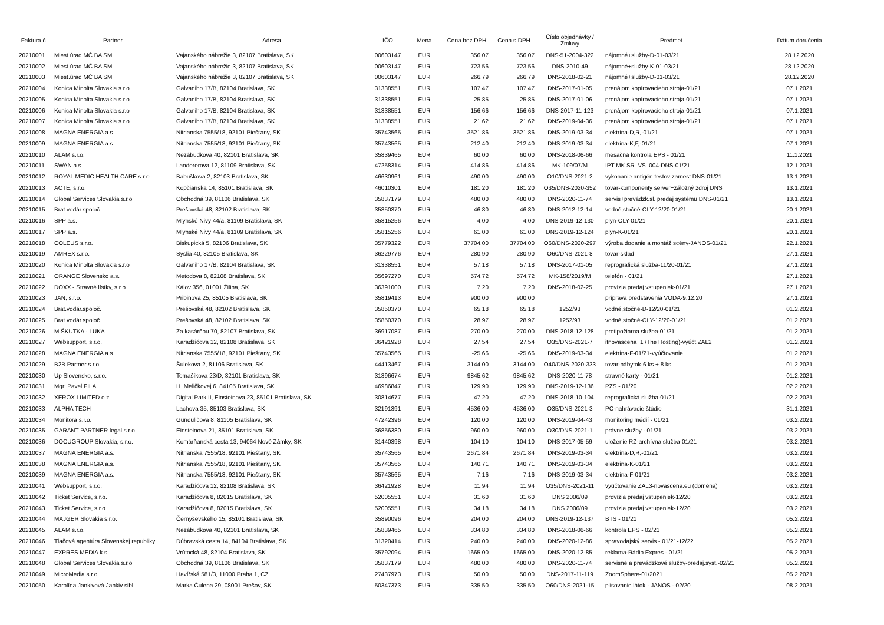| Faktura č. | Partner | Adresa | IČO | Mena | Cena bez DPH | Cena s DPH | Číslo objednávky / Zmluvy | Predmet | Dátum doručenia |
| --- | --- | --- | --- | --- | --- | --- | --- | --- | --- |
| 20210001 | Miest.úrad MČ BA SM | Vajanského nábrežie 3, 82107 Bratislava, SK | 00603147 | EUR | 356,07 | 356,07 | DNS-51-2004-322 | nájomné+služby-D-01-03/21 | 28.12.2020 |
| 20210002 | Miest.úrad MČ BA SM | Vajanského nábrežie 3, 82107 Bratislava, SK | 00603147 | EUR | 723,56 | 723,56 | DNS-2010-49 | nájomné+služby-K-01-03/21 | 28.12.2020 |
| 20210003 | Miest.úrad MČ BA SM | Vajanského nábrežie 3, 82107 Bratislava, SK | 00603147 | EUR | 266,79 | 266,79 | DNS-2018-02-21 | nájomné+služby-D-01-03/21 | 28.12.2020 |
| 20210004 | Konica Minolta Slovakia s.r.o | Galvaniho 17/B, 82104 Bratislava, SK | 31338551 | EUR | 107,47 | 107,47 | DNS-2017-01-05 | prenájom kopírovacieho stroja-01/21 | 07.1.2021 |
| 20210005 | Konica Minolta Slovakia s.r.o | Galvaniho 17/B, 82104 Bratislava, SK | 31338551 | EUR | 25,85 | 25,85 | DNS-2017-01-06 | prenájom kopírovacieho stroja-01/21 | 07.1.2021 |
| 20210006 | Konica Minolta Slovakia s.r.o | Galvaniho 17/B, 82104 Bratislava, SK | 31338551 | EUR | 156,66 | 156,66 | DNS-2017-11-123 | prenájom kopírovacieho stroja-01/21 | 07.1.2021 |
| 20210007 | Konica Minolta Slovakia s.r.o | Galvaniho 17/B, 82104 Bratislava, SK | 31338551 | EUR | 21,62 | 21,62 | DNS-2019-04-36 | prenájom kopírovacieho stroja-01/21 | 07.1.2021 |
| 20210008 | MAGNA ENERGIA a.s. | Nitrianska 7555/18, 92101 Piešťany, SK | 35743565 | EUR | 3521,86 | 3521,86 | DNS-2019-03-34 | elektrina-D,R,-01/21 | 07.1.2021 |
| 20210009 | MAGNA ENERGIA a.s. | Nitrianska 7555/18, 92101 Piešťany, SK | 35743565 | EUR | 212,40 | 212,40 | DNS-2019-03-34 | elektrina-K,F,-01/21 | 07.1.2021 |
| 20210010 | ALAM s.r.o. | Nezábudkova 40, 82101 Bratislava, SK | 35839465 | EUR | 60,00 | 60,00 | DNS-2018-06-66 | mesačná kontrola EPS - 01/21 | 11.1.2021 |
| 20210011 | SWAN a.s. | Landererova 12, 81109 Bratislava, SK | 47258314 | EUR | 414,86 | 414,86 | MK-109/07/M | IPT MK SR_VS_004-DNS-01/21 | 12.1.2021 |
| 20210012 | ROYAL MEDIC HEALTH CARE s.r.o. | Babuškova 2, 82103 Bratislava, SK | 46630961 | EUR | 490,00 | 490,00 | O10/DNS-2021-2 | vykonanie antigén.testov zamest.DNS-01/21 | 13.1.2021 |
| 20210013 | ACTE, s.r.o. | Kopčianska 14, 85101 Bratislava, SK | 46010301 | EUR | 181,20 | 181,20 | O35/DNS-2020-352 | tovar-komponenty server+záložný zdroj DNS | 13.1.2021 |
| 20210014 | Global Services Slovakia s.r.o | Obchodná 39, 81106 Bratislava, SK | 35837179 | EUR | 480,00 | 480,00 | DNS-2020-11-74 | servis+prevádzk.sl. predaj systému DNS-01/21 | 13.1.2021 |
| 20210015 | Brat.vodár.spoloč. | Prešovská 48, 82102 Bratislava, SK | 35850370 | EUR | 46,80 | 46,80 | DNS-2012-12-14 | vodné,stočné-OLY-12/20-01/21 | 20.1.2021 |
| 20210016 | SPP a.s. | Mlynské Nivy 44/a, 81109 Bratislava, SK | 35815256 | EUR | 4,00 | 4,00 | DNS-2019-12-130 | plyn-OLY-01/21 | 20.1.2021 |
| 20210017 | SPP a.s. | Mlynské Nivy 44/a, 81109 Bratislava, SK | 35815256 | EUR | 61,00 | 61,00 | DNS-2019-12-124 | plyn-K-01/21 | 20.1.2021 |
| 20210018 | COLEUS s.r.o. | Biskupická 5, 82106 Bratislava, SK | 35779322 | EUR | 37704,00 | 37704,00 | O60/DNS-2020-297 | výroba,dodanie a montáž scény-JANOS-01/21 | 22.1.2021 |
| 20210019 | AMREX s.r.o. | Syslia 40, 82105 Bratislava, SK | 36229776 | EUR | 280,90 | 280,90 | O60/DNS-2021-8 | tovar-sklad | 27.1.2021 |
| 20210020 | Konica Minolta Slovakia s.r.o | Galvaniho 17/B, 82104 Bratislava, SK | 31338551 | EUR | 57,18 | 57,18 | DNS-2017-01-05 | reprografická služba-11/20-01/21 | 27.1.2021 |
| 20210021 | ORANGE Slovensko a.s. | Metodova 8, 82108 Bratislava, SK | 35697270 | EUR | 574,72 | 574,72 | MK-158/2019/M | telefón - 01/21 | 27.1.2021 |
| 20210022 | DOXX - Stravné lístky, s.r.o. | Kálov 356, 01001 Žilina, SK | 36391000 | EUR | 7,20 | 7,20 | DNS-2018-02-25 | provízia predaj vstupeniek-01/21 | 27.1.2021 |
| 20210023 | JAN, s.r.o. | Pribinova 25, 85105 Bratislava, SK | 35819413 | EUR | 900,00 | 900,00 | | príprava predstavenia VODA-9.12.20 | 27.1.2021 |
| 20210024 | Brat.vodár.spoloč. | Prešovská 48, 82102 Bratislava, SK | 35850370 | EUR | 65,18 | 65,18 | 1252/93 | vodné,stočné-D-12/20-01/21 | 01.2.2021 |
| 20210025 | Brat.vodár.spoloč. | Prešovská 48, 82102 Bratislava, SK | 35850370 | EUR | 28,97 | 28,97 | 1252/93 | vodné,stočné-OLY-12/20-01/21 | 01.2.2021 |
| 20210026 | M.ŠKUTKA - LUKA | Za kasárňou 70, 82107 Bratislava, SK | 36917087 | EUR | 270,00 | 270,00 | DNS-2018-12-128 | protipožiarna služba-01/21 | 01.2.2021 |
| 20210027 | Websupport, s.r.o. | Karadžičova 12, 82108 Bratislava, SK | 36421928 | EUR | 27,54 | 27,54 | O35/DNS-2021-7 | itnovascena_1 /The Hosting)-vyúčt.ZAL2 | 01.2.2021 |
| 20210028 | MAGNA ENERGIA a.s. | Nitrianska 7555/18, 92101 Piešťany, SK | 35743565 | EUR | -25,66 | -25,66 | DNS-2019-03-34 | elektrina-F-01/21-vyúčtovanie | 01.2.2021 |
| 20210029 | B2B Partner s.r.o. | Šulekova 2, 81106 Bratislava, SK | 44413467 | EUR | 3144,00 | 3144,00 | O40/DNS-2020-333 | tovar-nábytok-6 ks + 8 ks | 01.2.2021 |
| 20210030 | Up Slovensko, s.r.o. | Tomašíkova 23/D, 82101 Bratislava, SK | 31396674 | EUR | 9845,62 | 9845,62 | DNS-2020-11-78 | stravné karty - 01/21 | 01.2.2021 |
| 20210031 | Mgr. Pavel FILA | H. Meličkovej 6, 84105 Bratislava, SK | 46986847 | EUR | 129,90 | 129,90 | DNS-2019-12-136 | PZS - 01/20 | 02.2.2021 |
| 20210032 | XEROX LIMITED o.z. | Digital Park II, Einsteinova 23, 85101 Bratislava, SK | 30814677 | EUR | 47,20 | 47,20 | DNS-2018-10-104 | reprografická služba-01/21 | 02.2.2021 |
| 20210033 | ALPHA TECH | Lachova 35, 85103 Bratislava, SK | 32191391 | EUR | 4536,00 | 4536,00 | O35/DNS-2021-3 | PC-nahrávacie štúdio | 31.1.2021 |
| 20210034 | Monitora s.r.o. | Gunduličova 8, 81105 Bratislava, SK | 47242396 | EUR | 120,00 | 120,00 | DNS-2019-04-43 | monitoring médií - 01/21 | 03.2.2021 |
| 20210035 | GARANT PARTNER legal s.r.o. | Einsteinova 21, 85101 Bratislava, SK | 36856380 | EUR | 960,00 | 960,00 | O30/DNS-2021-1 | právne služby - 01/21 | 03.2.2021 |
| 20210036 | DOCUGROUP Slovakia, s.r.o. | Komárňanská cesta 13, 94064 Nové Zámky, SK | 31440398 | EUR | 104,10 | 104,10 | DNS-2017-05-59 | uloženie RZ-archívna služba-01/21 | 03.2.2021 |
| 20210037 | MAGNA ENERGIA a.s. | Nitrianska 7555/18, 92101 Piešťany, SK | 35743565 | EUR | 2671,84 | 2671,84 | DNS-2019-03-34 | elektrina-D,R,-01/21 | 03.2.2021 |
| 20210038 | MAGNA ENERGIA a.s. | Nitrianska 7555/18, 92101 Piešťany, SK | 35743565 | EUR | 140,71 | 140,71 | DNS-2019-03-34 | elektrina-K-01/21 | 03.2.2021 |
| 20210039 | MAGNA ENERGIA a.s. | Nitrianska 7555/18, 92101 Piešťany, SK | 35743565 | EUR | 7,16 | 7,16 | DNS-2019-03-34 | elektrina-F-01/21 | 03.2.2021 |
| 20210041 | Websupport, s.r.o. | Karadžičova 12, 82108 Bratislava, SK | 36421928 | EUR | 11,94 | 11,94 | O35/DNS-2021-11 | vyúčtovanie ZAL3-novascena.eu (doména) | 03.2.2021 |
| 20210042 | Ticket Service, s.r.o. | Karadžičova 8, 82015 Bratislava, SK | 52005551 | EUR | 31,60 | 31,60 | DNS 2006/09 | provízia predaj vstupeniek-12/20 | 03.2.2021 |
| 20210043 | Ticket Service, s.r.o. | Karadžičova 8, 82015 Bratislava, SK | 52005551 | EUR | 34,18 | 34,18 | DNS 2006/09 | provízia predaj vstupeniek-12/20 | 03.2.2021 |
| 20210044 | MAJGER Slovakia s.r.o. | Černyševského 15, 85101 Bratislava, SK | 35890096 | EUR | 204,00 | 204,00 | DNS-2019-12-137 | BTS - 01/21 | 05.2.2021 |
| 20210045 | ALAM s.r.o. | Nezábudkova 40, 82101 Bratislava, SK | 35839465 | EUR | 334,80 | 334,80 | DNS-2018-06-66 | kontrola EPS - 02/21 | 05.2.2021 |
| 20210046 | Tlačová agentúra Slovenskej republiky | Dúbravská cesta 14, 84104 Bratislava, SK | 31320414 | EUR | 240,00 | 240,00 | DNS-2020-12-86 | spravodajský servis - 01/21-12/22 | 05.2.2021 |
| 20210047 | EXPRES MEDIA k.s. | Vrútocká 48, 82104 Bratislava, SK | 35792094 | EUR | 1665,00 | 1665,00 | DNS-2020-12-85 | reklama-Rádio Expres - 01/21 | 05.2.2021 |
| 20210048 | Global Services Slovakia s.r.o | Obchodná 39, 81106 Bratislava, SK | 35837179 | EUR | 480,00 | 480,00 | DNS-2020-11-74 | servisné a prevádzkové služby-predaj.syst.-02/21 | 05.2.2021 |
| 20210049 | MicroMedia s.r.o. | Havířská 581/3, 11000 Praha 1, CZ | 27437973 | EUR | 50,00 | 50,00 | DNS-2017-11-119 | ZoomSphere-01/2021 | 05.2.2021 |
| 20210050 | Karolína Jankivová-Jankiv sibl | Marka Čulena 29, 08001 Prešov, SK | 50347373 | EUR | 335,50 | 335,50 | O60/DNS-2021-15 | plisovanie látok - JANOS - 02/20 | 08.2.2021 |